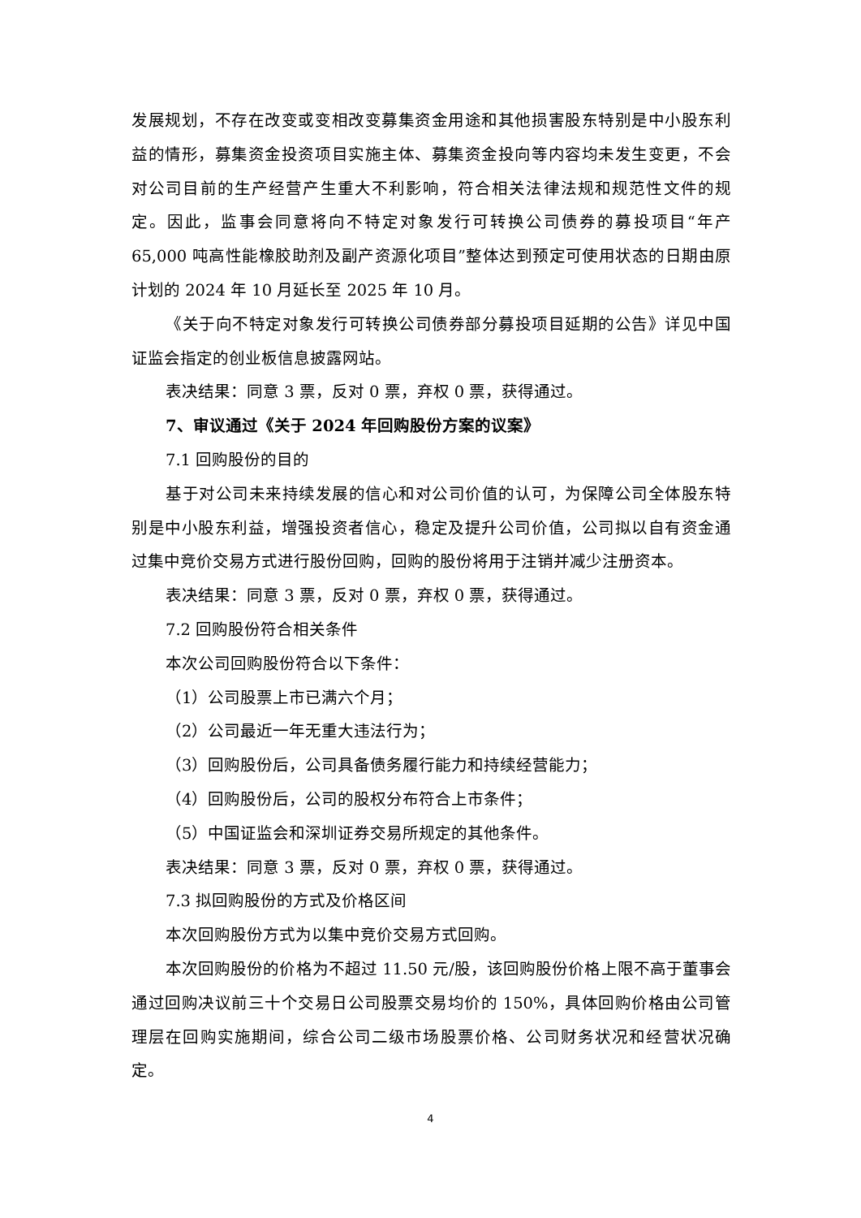发展规划，不存在改变或变相改变募集资金用途和其他损害股东特别是中小股东利益的情形，募集资金投资项目实施主体、募集资金投向等内容均未发生变更，不会对公司目前的生产经营产生重大不利影响，符合相关法律法规和规范性文件的规定。因此，监事会同意将向不特定对象发行可转换公司债券的募投项目“年产 65,000 吨高性能橡胶助剂及副产资源化项目”整体达到预定可使用状态的日期由原计划的 2024 年 10 月延长至 2025 年 10 月。
《关于向不特定对象发行可转换公司债券部分募投项目延期的公告》详见中国证监会指定的创业板信息披露网站。
表决结果：同意 3 票，反对 0 票，弃权 0 票，获得通过。
7、审议通过《关于 2024 年回购股份方案的议案》
7.1 回购股份的目的
基于对公司未来持续发展的信心和对公司价值的认可，为保障公司全体股东特别是中小股东利益，增强投资者信心，稳定及提升公司价值，公司拟以自有资金通过集中竞价交易方式进行股份回购，回购的股份将用于注销并减少注册资本。
表决结果：同意 3 票，反对 0 票，弃权 0 票，获得通过。
7.2 回购股份符合相关条件
本次公司回购股份符合以下条件：
（1）公司股票上市已满六个月；
（2）公司最近一年无重大违法行为；
（3）回购股份后，公司具备债务履行能力和持续经营能力；
（4）回购股份后，公司的股权分布符合上市条件；
（5）中国证监会和深圳证券交易所规定的其他条件。
表决结果：同意 3 票，反对 0 票，弃权 0 票，获得通过。
7.3 拟回购股份的方式及价格区间
本次回购股份方式为以集中竞价交易方式回购。
本次回购股份的价格为不超过 11.50 元/股，该回购股份价格上限不高于董事会通过回购决议前三十个交易日公司股票交易均价的 150%，具体回购价格由公司管理层在回购实施期间，综合公司二级市场股票价格、公司财务状况和经营状况确定。
4